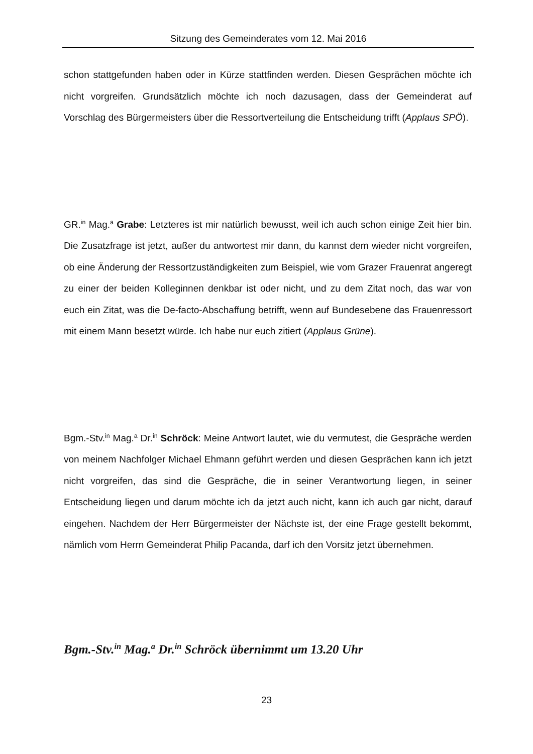Sitzung des Gemeinderates vom 12. Mai 2016
schon stattgefunden haben oder in Kürze stattfinden werden. Diesen Gesprächen möchte ich nicht vorgreifen. Grundsätzlich möchte ich noch dazusagen, dass der Gemeinderat auf Vorschlag des Bürgermeisters über die Ressortverteilung die Entscheidung trifft (Applaus SPÖ).
GR.<sup>in</sup> Mag.<sup>a</sup> Grabe: Letzteres ist mir natürlich bewusst, weil ich auch schon einige Zeit hier bin. Die Zusatzfrage ist jetzt, außer du antwortest mir dann, du kannst dem wieder nicht vorgreifen, ob eine Änderung der Ressortzuständigkeiten zum Beispiel, wie vom Grazer Frauenrat angeregt zu einer der beiden Kolleginnen denkbar ist oder nicht, und zu dem Zitat noch, das war von euch ein Zitat, was die De-facto-Abschaffung betrifft, wenn auf Bundesebene das Frauenressort mit einem Mann besetzt würde. Ich habe nur euch zitiert (Applaus Grüne).
Bgm.-Stv.<sup>in</sup> Mag.<sup>a</sup> Dr.<sup>in</sup> Schröck: Meine Antwort lautet, wie du vermutest, die Gespräche werden von meinem Nachfolger Michael Ehmann geführt werden und diesen Gesprächen kann ich jetzt nicht vorgreifen, das sind die Gespräche, die in seiner Verantwortung liegen, in seiner Entscheidung liegen und darum möchte ich da jetzt auch nicht, kann ich auch gar nicht, darauf eingehen. Nachdem der Herr Bürgermeister der Nächste ist, der eine Frage gestellt bekommt, nämlich vom Herrn Gemeinderat Philip Pacanda, darf ich den Vorsitz jetzt übernehmen.
Bgm.-Stv.<sup>in</sup> Mag.<sup>a</sup> Dr.<sup>in</sup> Schröck übernimmt um 13.20 Uhr
23